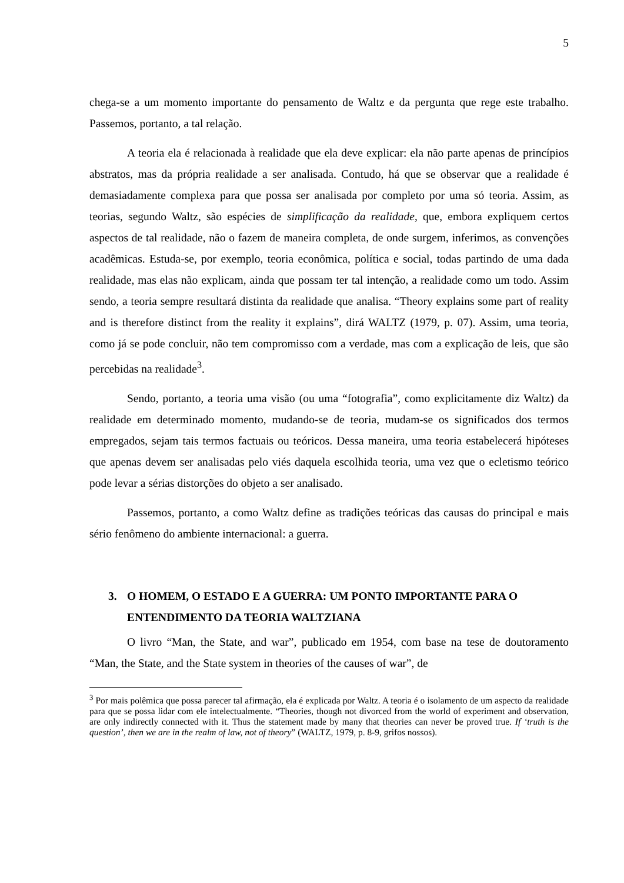5
chega-se a um momento importante do pensamento de Waltz e da pergunta que rege este trabalho. Passemos, portanto, a tal relação.
A teoria ela é relacionada à realidade que ela deve explicar: ela não parte apenas de princípios abstratos, mas da própria realidade a ser analisada. Contudo, há que se observar que a realidade é demasiadamente complexa para que possa ser analisada por completo por uma só teoria. Assim, as teorias, segundo Waltz, são espécies de simplificação da realidade, que, embora expliquem certos aspectos de tal realidade, não o fazem de maneira completa, de onde surgem, inferimos, as convenções acadêmicas. Estuda-se, por exemplo, teoria econômica, política e social, todas partindo de uma dada realidade, mas elas não explicam, ainda que possam ter tal intenção, a realidade como um todo. Assim sendo, a teoria sempre resultará distinta da realidade que analisa. “Theory explains some part of reality and is therefore distinct from the reality it explains”, dirá WALTZ (1979, p. 07). Assim, uma teoria, como já se pode concluir, não tem compromisso com a verdade, mas com a explicação de leis, que são percebidas na realidade<sup>3</sup>.
Sendo, portanto, a teoria uma visão (ou uma “fotografia”, como explicitamente diz Waltz) da realidade em determinado momento, mudando-se de teoria, mudam-se os significados dos termos empregados, sejam tais termos factuais ou teóricos. Dessa maneira, uma teoria estabelecerá hipóteses que apenas devem ser analisadas pelo viés daquela escolhida teoria, uma vez que o ecletismo teórico pode levar a sérias distorções do objeto a ser analisado.
Passemos, portanto, a como Waltz define as tradições teóricas das causas do principal e mais sério fenômeno do ambiente internacional: a guerra.
3. O HOMEM, O ESTADO E A GUERRA: UM PONTO IMPORTANTE PARA O ENTENDIMENTO DA TEORIA WALTZIANA
O livro “Man, the State, and war”, publicado em 1954, com base na tese de doutoramento “Man, the State, and the State system in theories of the causes of war”, de
<sup>3</sup> Por mais polêmica que possa parecer tal afirmação, ela é explicada por Waltz. A teoria é o isolamento de um aspecto da realidade para que se possa lidar com ele intelectualmente. “Theories, though not divorced from the world of experiment and observation, are only indirectly connected with it. Thus the statement made by many that theories can never be proved true. If ‘truth is the question’, then we are in the realm of law, not of theory” (WALTZ, 1979, p. 8-9, grifos nossos).